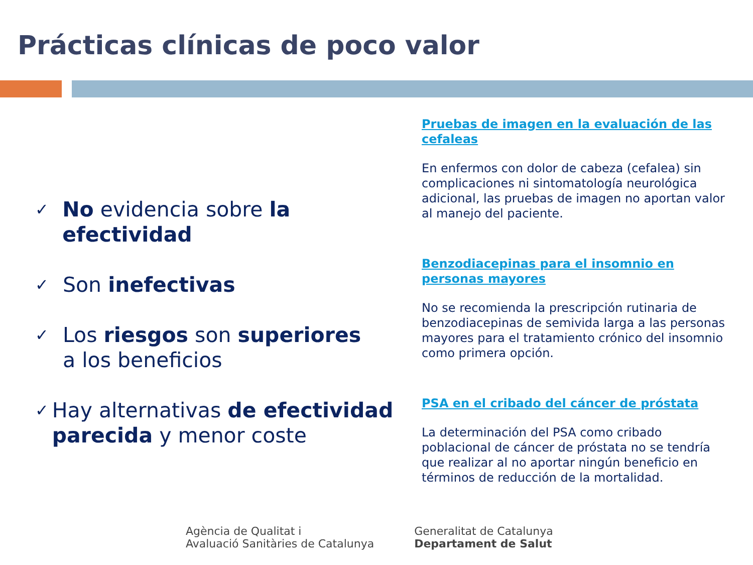Prácticas clínicas de poco valor
✓ No evidencia sobre la efectividad
✓ Son inefectivas
✓ Los riesgos son superiores
a los beneficios
✓ Hay alternativas de efectividad parecida y menor coste
Pruebas de imagen en la evaluación de las cefaleas
En enfermos con dolor de cabeza (cefalea) sin complicaciones ni sintomatología neurológica adicional, las pruebas de imagen no aportan valor al manejo del paciente.
Benzodiacepinas para el insomnio en personas mayores
No se recomienda la prescripción rutinaria de benzodiacepinas de semivida larga a las personas mayores para el tratamiento crónico del insomnio como primera opción.
PSA en el cribado del cáncer de próstata
La determinación del PSA como cribado poblacional de cáncer de próstata no se tendría que realizar al no aportar ningún beneficio en términos de reducción de la mortalidad.
Agència de Qualitat i
Avaluació Sanitàries de Catalunya
Generalitat de Catalunya
Departament de Salut